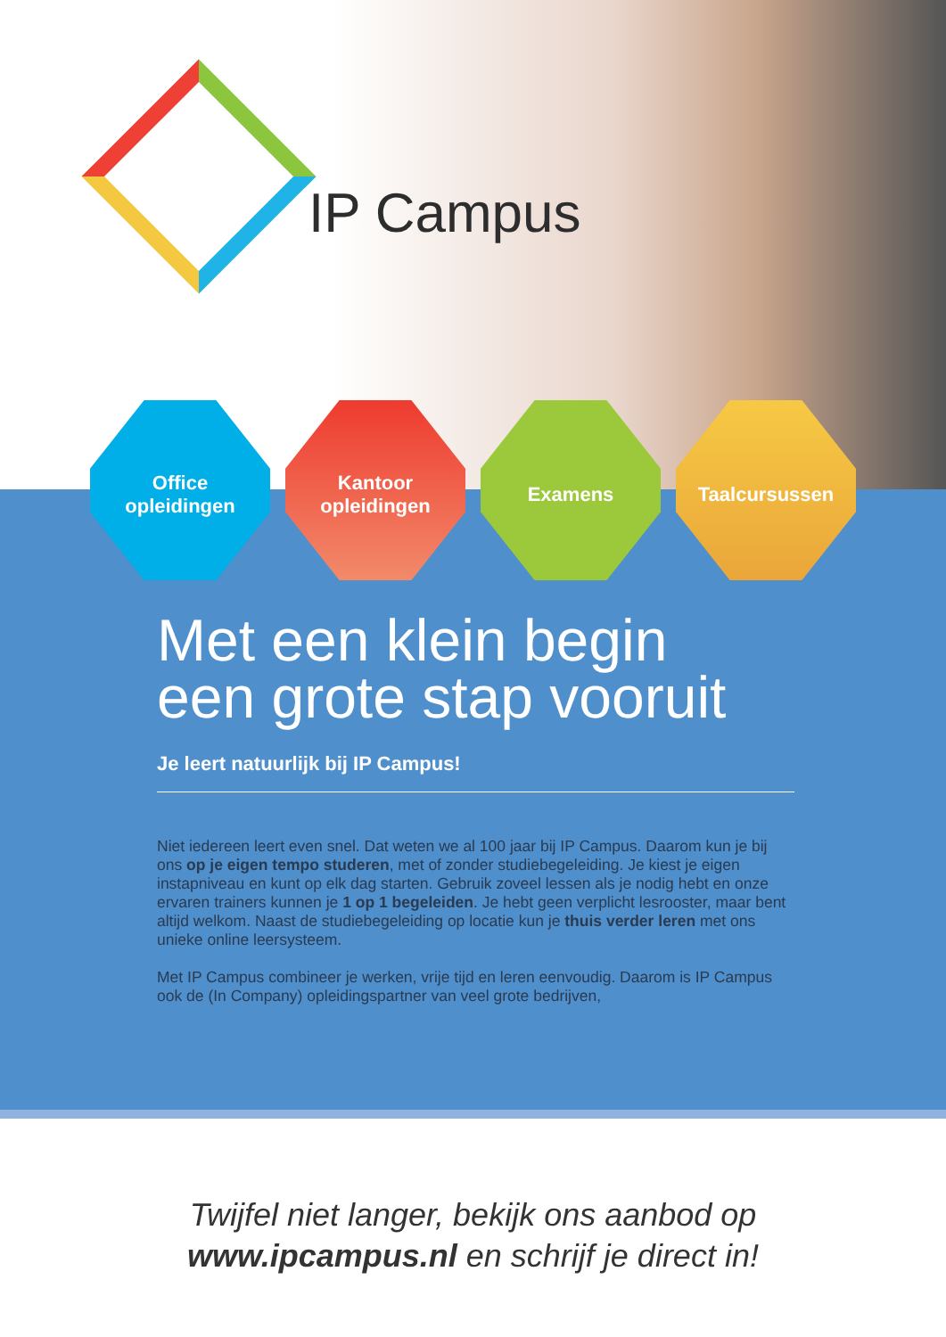IP Campus
Office
opleidingen
Kantoor
opleidingen
Examens Taalcursussen
Met een klein begin
een grote stap vooruit
Je leert natuurlijk bij IP Campus!
Niet iedereen leert even snel. Dat weten we al 100 jaar bij IP Campus. Daarom kun je bij ons op je eigen tempo studeren, met of zonder studiebegeleiding. Je kiest je eigen instapniveau en kunt op elk dag starten. Gebruik zoveel lessen als je nodig hebt en onze ervaren trainers kunnen je 1 op 1 begeleiden. Je hebt geen verplicht lesrooster, maar bent altijd welkom. Naast de studiebegeleiding op locatie kun je thuis verder leren met ons unieke online leersysteem.
Met IP Campus combineer je werken, vrije tijd en leren eenvoudig. Daarom is IP Campus ook de (In Company) opleidingspartner van veel grote bedrijven,
Twijfel niet langer, bekijk ons aanbod op
www.ipcampus.nl en schrijf je direct in!